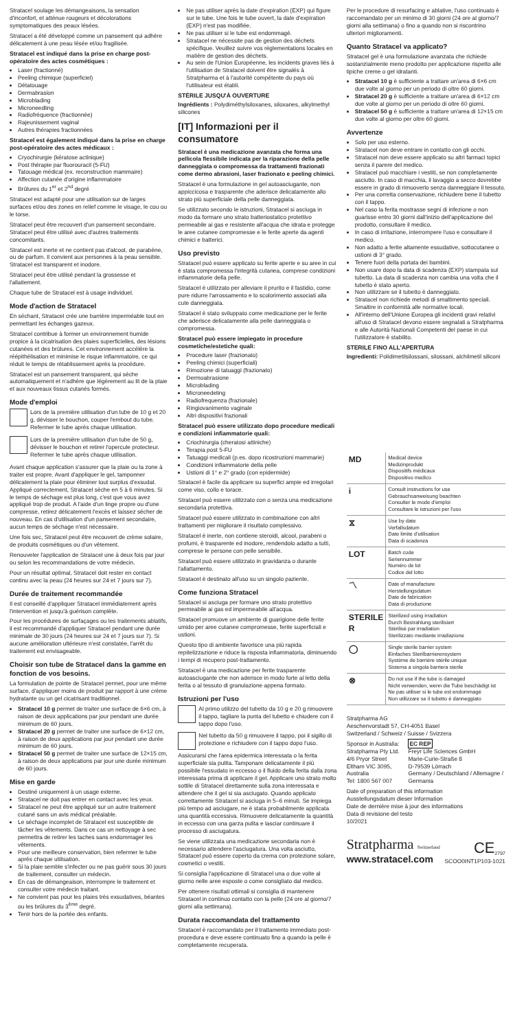Stratacel soulage les démangeaisons, la sensation d'inconfort, et atténue rougeurs et décolorations symptomatiques des peaux lésées.
Stratacel a été développé comme un pansement qui adhère délicatement à une peau lésée et/ou fragilisée.
Stratacel est indiqué dans la prise en charge post-opératoire des actes cosmétiques :
Laser (fractionné)
Peeling chimique (superficiel)
Détatouage
Dermabrasion
Microblading
Microneedling
Radiofréquence (fractionnée)
Rajeunissement vaginal
Autres thérapies fractionnées
Stratacel est également indiqué dans la prise en charge post-opératoire des actes médicaux :
Cryochirurgie (kératose actinique)
Post thérapie par fluorouracil (5-FU)
Tatouage médical (ex. reconstruction mammaire)
Affection cutanée d'origine inflammatoire
Brûlures du 1<sup>er</sup> et 2<sup>nd</sup> degré
Stratacel est adapté pour une utilisation sur de larges surfaces et/ou des zones en relief comme le visage, le cou ou le torse.
Stratacel peut être recouvert d'un pansement secondaire. Stratacel peut être utilisé avec d'autres traitements concomitants.
Stratacel est inerte et ne contient pas d'alcool, de parabène, ou de parfum. Il convient aux personnes à la peau sensible. Stratacel est transparent et inodore.
Stratacel peut être utilisé pendant la grossesse et l'allaitement.
Chaque tube de Stratacel est à usage individuel.
Mode d'action de Stratacel
En séchant, Stratacel crée une barrière imperméable tout en permettant les échanges gazeux.
Stratacel contribue à former un environnement humide propice à la cicatrisation des plaies superficielles, des lésions cutanées et des brûlures. Cet environnement accélère la réépithélisation et minimise le risque inflammatoire, ce qui réduit le temps de rétablissement après la procédure.
Stratacel est un pansement transparent, qui sèche automatiquement et n'adhère que légèrement au lit de la plaie et aux nouveaux tissus cutanés formés.
Mode d'emploi
Lors de la première utilisation d'un tube de 10 g et 20 g, dévisser le bouchon, couper l'embout du tube. Refermer le tube après chaque utilisation.
Lors de la première utilisation d'un tube de 50 g, dévisser le bouchon et retirer l'opercule protecteur. Refermer le tube après chaque utilisation.
Avant chaque application s'assurer que la plaie ou la zone à traiter est propre. Avant d'appliquer le gel, tamponner délicatement la plaie pour éliminer tout surplus d'exsudat. Appliqué correctement, Stratacel sèche en 5 à 6 minutes. Si le temps de séchage est plus long, c'est que vous avez appliqué trop de produit. A l'aide d'un linge propre ou d'une compresse, retirez délicatement l'excès et laissez sécher de nouveau. En cas d'utilisation d'un pansement secondaire, aucun temps de séchage n'est nécessaire.
Une fois sec, Stratacel peut être recouvert de crème solaire, de produits cosmétiques ou d'un vêtement.
Renouveler l'application de Stratacel une à deux fois par jour ou selon les recommandations de votre médecin.
Pour un résultat optimal, Stratacel doit rester en contact continu avec la peau (24 heures sur 24 et 7 jours sur 7).
Durée de traitement recommandée
Il est conseillé d'appliquer Stratacel immédiatement après l'intervention et jusqu'à guérison complète.
Pour les procédures de surfaçages ou les traitements ablatifs, il est recommandé d'appliquer Stratacel pendant une durée minimale de 30 jours (24 heures sur 24 et 7 jours sur 7). Si aucune amélioration ultérieure n'est constatée, l'arrêt du traitement est envisageable.
Choisir son tube de Stratacel dans la gamme en fonction de vos besoins.
La formulation de pointe de Stratacel permet, pour une même surface, d'appliquer moins de produit par rapport à une crème hydratante ou un gel cicatrisant traditionnel.
Stratacel 10 g permet de traiter une surface de 6×6 cm, à raison de deux applications par jour pendant une durée minimum de 60 jours.
Stratacel 20 g permet de traiter une surface de 6×12 cm, à raison de deux applications par jour pendant une durée minimum de 60 jours.
Stratacel 50 g permet de traiter une surface de 12×15 cm, à raison de deux applications par jour une durée minimum de 60 jours.
Mise en garde
Destiné uniquement à un usage externe.
Stratacel ne doit pas entrer en contact avec les yeux.
Stratacel ne peut être appliqué sur un autre traitement cutané sans un avis médical préalable.
Le séchage incomplet de Stratacel est susceptible de tâcher les vêtements. Dans ce cas un nettoyage à sec permettra de retirer les taches sans endommager les vêtements.
Pour une meilleure conservation, bien refermer le tube après chaque utilisation.
Si la plaie semble s'infecter ou ne pas guérir sous 30 jours de traitement, consulter un médecin.
En cas de démangeaison, interrompre le traitement et consulter votre médecin traitant.
Ne convient pas pour les plaies très exsudatives, béantes ou les brûlures du 3<sup>ème</sup> degré.
Tenir hors de la portée des enfants.
Ne pas utiliser après la date d'expiration (EXP) qui figure sur le tube. Une fois le tube ouvert, la date d'expiration (EXP) n'est pas modifiée.
Ne pas utiliser si le tube est endommagé.
Stratacel ne nécessite pas de gestion des déchets spécifique. Veuillez suivre vos réglementations locales en matière de gestion des déchets.
Au sein de l'Union Européenne, les incidents graves liés à l'utilisation de Stratacel doivent être signalés à Stratpharma et à l'autorité compétente du pays où l'utilisateur est établi.
STÉRILE JUSQU'À OUVERTURE
Ingrédients : Polydiméthylsiloxanes, siloxanes, alkylmethyl silicones
[IT] Informazioni per il consumatore
Stratacel è una medicazione avanzata che forma una pellicola flessibile indicata per la riparazione della pelle danneggiata o compromessa da trattamenti frazionati come dermo abrasioni, laser frazionato e peeling chimici.
Stratacel è una formulazione in gel autoasciugante, non appiccicosa e trasparente che aderisce delicatamente allo strato più superficiale della pelle danneggiata.
Se utilizzato secondo le istruzioni, Stratacel si asciuga in modo da formare uno strato batteriostatico protettivo permeabile ai gas e resistente all'acqua che idrata e protegge le aree cutanee compromesse e le ferite aperte da agenti chimici e batterici.
Uso previsto
Stratacel può essere applicato su ferite aperte e su aree in cui è stata compromessa l'integrità cutanea, comprese condizioni infiammatorie della pelle.
Stratacel è utilizzato per alleviare il prurito e il fastidio, come pure ridurre l'arrossamento e lo scolorimento associati alla cute danneggiata.
Stratacel è stato sviluppato come medicazione per le ferite che aderisce delicatamente alla pelle danneggiata o compromessa.
Stratacel può essere impiegato in procedure cosmetiche/estetiche quali:
Procedure laser (frazionato)
Peeling chimici (superficiali)
Rimozione di tatuaggi (frazionato)
Dermoabrasione
Microblading
Microneedeling
Radiofrequenza (frazionale)
Ringiovanimento vaginale
Altri dispositivi frazionali
Stratacel può essere utilizzato dopo procedure medicali e condizioni infiammatorie quali:
Criochirurgia (cheratosi attiniche)
Terapia post 5-FU
Tatuaggi medicali (p.es. dopo ricostruzioni mammarie)
Condizioni infiammatorie della pelle
Ustioni di 1° e 2° grado (con epidermide)
Stratacel è facile da applicare su superfici ampie ed irregolari come viso, collo e torace.
Stratacel può essere utilizzato con o senza una medicazione secondaria protettiva.
Stratacel può essere utilizzato in combinazione con altri trattamenti per migliorare il risultato complessivo.
Stratacel è inerte, non contiene steroidi, alcool, parabeni o profumi, è trasparente ed inodore, rendendolo adatto a tutti, comprese le persone con pelle sensibile.
Stratacel può essere utilizzato in gravidanza o durante l'allattamento.
Stratacel è destinato all'uso su un singolo paziente.
Come funziona Stratacel
Stratacel si asciuga per formare uno strato protettivo permeabile ai gas ed impermeabile all'acqua.
Stratacel promuove un ambiente di guarigione delle ferite umido per aree cutanee compromesse, ferite superficiali e ustioni.
Questo tipo di ambiente favorisce una più rapida repitelizzazione e riduce la risposta infiammatoria, diminuendo i tempi di recupero post-trattamento.
Stratacel è una medicazione per ferite trasparente autoasciugante che non aderisce in modo forte al letto della ferita o al tessuto di granulazione appena formato.
Istruzioni per l'uso
Al primo utilizzo del tubetto da 10 g e 20 g rimuovere il tappo, tagliare la punta del tubetto e chiudere con il tappo dopo l'uso.
Nel tubetto da 50 g rimuovere il tappo, poi il sigillo di protezione e richiudere con il tappo dopo l'uso.
Assicurarsi che l'area epidermica interessata o la ferita superficiale sia pulita. Tamponare delicatamente il più possibile l'essudato in eccesso o il fluido della ferita dalla zona interessata prima di applicare il gel. Applicare uno strato molto sottile di Stratacel direttamente sulla zona interessata e attendere che il gel si sia asciugato. Quando applicato correttamente Stratacel si asciuga in 5–6 minuti. Se impiega più tempo ad asciugare, ne è stata probabilmente applicata una quantità eccessiva. Rimuovere delicatamente la quantità in eccesso con una garza pulita e lasciar continuare il processo di asciugatura.
Se viene utilizzata una medicazione secondaria non è necessario attendere l'asciugatura. Una volta asciutto, Stratacel può essere coperto da crema con protezione solare, cosmetici o vestiti.
Si consiglia l'applicazione di Stratacel una o due volte al giorno nelle aree esposte o come consigliato dal medico.
Per ottenere risultati ottimali si consiglia di mantenere Stratacel in continuo contatto con la pelle (24 ore al giorno/7 giorni alla settimana).
Durata raccomandata del trattamento
Stratacel è raccomandato per il trattamento immediato post-procedura e deve essere continuato fino a quando la pelle è completamente recuperata.
Per le procedure di resurfacing e ablative, l'uso continuato è raccomandato per un minimo di 30 giorni (24 ore al giorno/7 giorni alla settimana) o fino a quando non si riscontrino ulteriori miglioramenti.
Quanto Stratacel va applicato?
Stratacel gel è una formulazione avanzata che richiede sostanzialmente meno prodotto per applicazione rispetto alle tipiche creme o gel idratanti.
Stratacel 10 g è sufficiente a trattare un'area di 6×6 cm due volte al giorno per un periodo di oltre 60 giorni.
Stratacel 20 g è sufficiente a trattare un'area di 6×12 cm due volte al giorno per un periodo di oltre 60 giorni.
Stratacel 50 g è sufficiente a trattare un'area di 12×15 cm due volte al giorno per oltre 60 giorni.
Avvertenze
Solo per uso esterno.
Stratacel non deve entrare in contatto con gli occhi.
Stratacel non deve essere applicato su altri farmaci topici senza il parere del medico.
Stratacel può macchiare i vestiti, se non completamente asciutto. In caso di macchia, il lavaggio a secco dovrebbe essere in grado di rimuoverlo senza danneggiare il tessuto.
Per una corretta conservazione, richiudere bene il tubetto con il tappo.
Nel caso la ferita mostrasse segni di infezione o non guarisse entro 30 giorni dall'inizio dell'applicazione del prodotto, consultare il medico.
In caso di irritazione, interrompere l'uso e consultare il medico.
Non adatto a ferite altamente essudative, sottocutanee o ustioni di 3° grado.
Tenere fuori della portata dei bambini.
Non usare dopo la data di scadenza (EXP) stampata sul tubetto. La data di scadenza non cambia una volta che il tubetto è stato aperto.
Non utilizzare se il tubetto è danneggiato.
Stratacel non richiede metodi di smaltimento speciali. Smaltire in conformità alle normative locali.
All'interno dell'Unione Europea gli incidenti gravi relativi all'uso di Stratacel devono essere segnalati a Stratpharma e alle Autorità Nazionali Competenti del paese in cui l'utilizzatore è stabilito.
STERILE FINO ALL'APERTURA
Ingredienti: Polidimetilsilossani, silossani, alchilmetil siliconi
| MD | Medical device Medizinprodukt Dispositifs médicaux Dispositivo medico |
| i | Consult instructions for use Gebrauchsanweisung beachten Consulter le mode d'emploi Consultare le istruzioni per l'uso |
| ⧖ | Use by date Verfallsdatum Date limite d'utilisation Data di scadenza |
| LOT | Batch code Seriennummer Numéro de lot Codice del lotto |
| 〽 | Date of manufacture Herstellungsdatum Date de fabrication Data di produzione |
| STERILE R | Sterilized using irradiation Durch Bestrahlung sterilisiert Stérilisé par irradiation Sterilizzato mediante irradiazione |
| ◯ | Single sterile barrier system Einfaches Sterilbarrierensystem Système de barrière stérile unique Sistema a singola barriera sterile |
| ⊗ | Do not use if the tube is damaged Nicht verwenden, wenn die Tube beschädigt ist Ne pas utiliser si le tube est endommagé Non utilizzare se il tubetto è danneggiato |
Stratpharma AG
Aeschenvorstadt 57, CH-4051 Basel
Switzerland / Schweiz / Suisse / Svizzera
Sponsor in Australia:
Stratpharma Pty Ltd.
4/6 Pryor Street
Eltham VIC 3095, Australia
Tel: 1800 567 007
EC REP
Freyr Life Sciences GmbH
Marie-Curie-Straße 8
D-79539 Lörrach
Germany / Deutschland / Allemagne / Germania
Date of preparation of this information
Ausstellungsdatum dieser Information
Date de dernière mise à jour des informations
Data di revisione del testo
10/2021
Stratpharma Switzerland
www.stratacel.com
CE<sub>2797</sub>
SCOO0INT1P103-1021